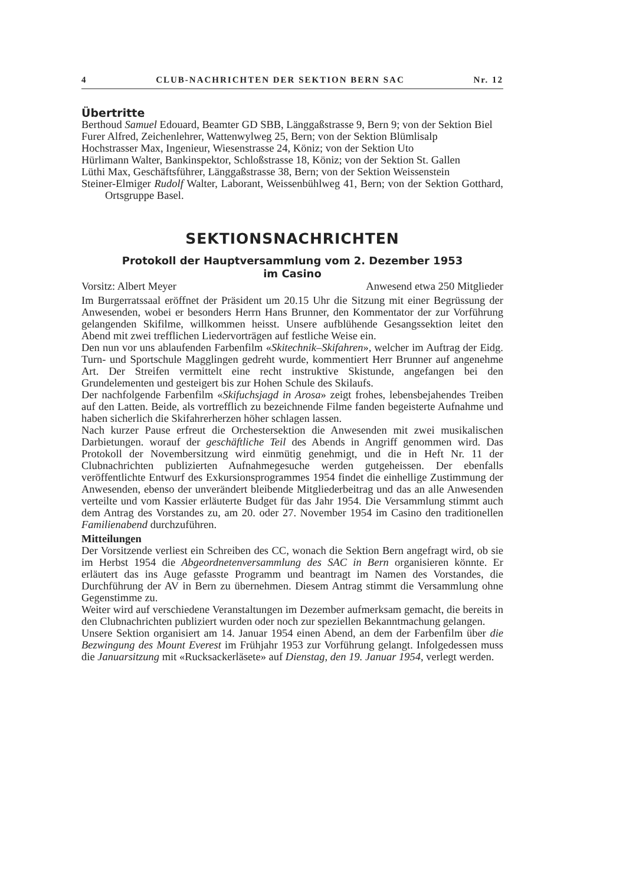4 CLUB-NACHRICHTEN DER SEKTION BERN SAC Nr. 12
Übertritte
Berthoud Samuel Edouard, Beamter GD SBB, Länggaßstrasse 9, Bern 9; von der Sektion Biel
Furer Alfred, Zeichenlehrer, Wattenwylweg 25, Bern; von der Sektion Blümlisalp
Hochstrasser Max, Ingenieur, Wiesenstrasse 24, Köniz; von der Sektion Uto
Hürlimann Walter, Bankinspektor, Schloßstrasse 18, Köniz; von der Sektion St. Gallen
Lüthi Max, Geschäftsführer, Länggaßstrasse 38, Bern; von der Sektion Weissenstein
Steiner-Elmiger Rudolf Walter, Laborant, Weissenbühlweg 41, Bern; von der Sektion Gotthard, Ortsgruppe Basel.
SEKTIONSNACHRICHTEN
Protokoll der Hauptversammlung vom 2. Dezember 1953
im Casino
Vorsitz: Albert Meyer Anwesend etwa 250 Mitglieder
Im Burgerratssaal eröffnet der Präsident um 20.15 Uhr die Sitzung mit einer Begrüssung der Anwesenden, wobei er besonders Herrn Hans Brunner, den Kommentator der zur Vorführung gelangenden Skifilme, willkommen heisst. Unsere aufblühende Gesangssektion leitet den Abend mit zwei trefflichen Liedervorträgen auf festliche Weise ein.
Den nun vor uns ablaufenden Farbenfilm «Skitechnik–Skifahren», welcher im Auftrag der Eidg. Turn- und Sportschule Magglingen gedreht wurde, kommentiert Herr Brunner auf angenehme Art. Der Streifen vermittelt eine recht instruktive Skistunde, angefangen bei den Grundelementen und gesteigert bis zur Hohen Schule des Skilaufs.
Der nachfolgende Farbenfilm «Skifuchsjagd in Arosa» zeigt frohes, lebensbejahendes Treiben auf den Latten. Beide, als vortrefflich zu bezeichnende Filme fanden begeisterte Aufnahme und haben sicherlich die Skifahrerherzen höher schlagen lassen.
Nach kurzer Pause erfreut die Orchestersektion die Anwesenden mit zwei musikalischen Darbietungen. worauf der geschäftliche Teil des Abends in Angriff genommen wird. Das Protokoll der Novembersitzung wird einmütig genehmigt, und die in Heft Nr. 11 der Clubnachrichten publizierten Aufnahmegesuche werden gutgeheissen. Der ebenfalls veröffentlichte Entwurf des Exkursionsprogrammes 1954 findet die einhellige Zustimmung der Anwesenden, ebenso der unverändert bleibende Mitgliederbeitrag und das an alle Anwesenden verteilte und vom Kassier erläuterte Budget für das Jahr 1954. Die Versammlung stimmt auch dem Antrag des Vorstandes zu, am 20. oder 27. November 1954 im Casino den traditionellen Familienabend durchzuführen.
Mitteilungen
Der Vorsitzende verliest ein Schreiben des CC, wonach die Sektion Bern angefragt wird, ob sie im Herbst 1954 die Abgeordnetenversammlung des SAC in Bern organisieren könnte. Er erläutert das ins Auge gefasste Programm und beantragt im Namen des Vorstandes, die Durchführung der AV in Bern zu übernehmen. Diesem Antrag stimmt die Versammlung ohne Gegenstimme zu.
Weiter wird auf verschiedene Veranstaltungen im Dezember aufmerksam gemacht, die bereits in den Clubnachrichten publiziert wurden oder noch zur speziellen Bekanntmachung gelangen.
Unsere Sektion organisiert am 14. Januar 1954 einen Abend, an dem der Farbenfilm über die Bezwingung des Mount Everest im Frühjahr 1953 zur Vorführung gelangt. Infolgedessen muss die Januarsitzung mit «Rucksackerläsete» auf Dienstag, den 19. Januar 1954, verlegt werden.